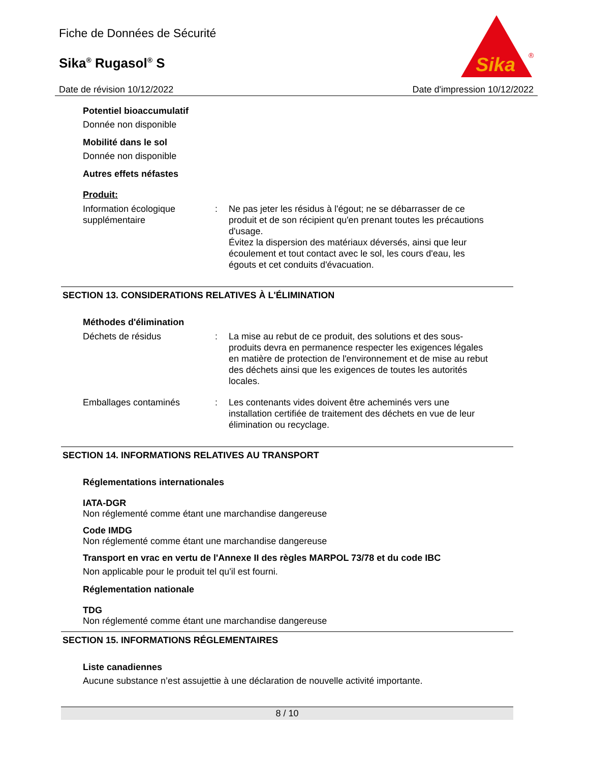Fiche de Données de Sécurité
Sika<sup>®</sup> Rugasol<sup>®</sup> S
Sika
®
Date de révision 10/12/2022 Date d'impression 10/12/2022
Potentiel bioaccumulatif
Donnée non disponible
Mobilité dans le sol
Donnée non disponible
Autres effets néfastes
Produit:
Information écologique supplémentaire
: Ne pas jeter les résidus à l'égout; ne se débarrasser de ce produit et de son récipient qu'en prenant toutes les précautions d'usage.
Évitez la dispersion des matériaux déversés, ainsi que leur écoulement et tout contact avec le sol, les cours d'eau, les égouts et cet conduits d'évacuation.
SECTION 13. CONSIDERATIONS RELATIVES À L'ÉLIMINATION
Méthodes d'élimination
Déchets de résidus : La mise au rebut de ce produit, des solutions et des sous-produits devra en permanence respecter les exigences légales en matière de protection de l'environnement et de mise au rebut des déchets ainsi que les exigences de toutes les autorités locales.
Emballages contaminés : Les contenants vides doivent être acheminés vers une installation certifiée de traitement des déchets en vue de leur élimination ou recyclage.
SECTION 14. INFORMATIONS RELATIVES AU TRANSPORT
Réglementations internationales
IATA-DGR
Non réglementé comme étant une marchandise dangereuse
Code IMDG
Non réglementé comme étant une marchandise dangereuse
Transport en vrac en vertu de l'Annexe II des règles MARPOL 73/78 et du code IBC
Non applicable pour le produit tel qu'il est fourni.
Réglementation nationale
TDG
Non réglementé comme étant une marchandise dangereuse
SECTION 15. INFORMATIONS RÉGLEMENTAIRES
Liste canadiennes
Aucune substance n’est assujettie à une déclaration de nouvelle activité importante.
8 / 10